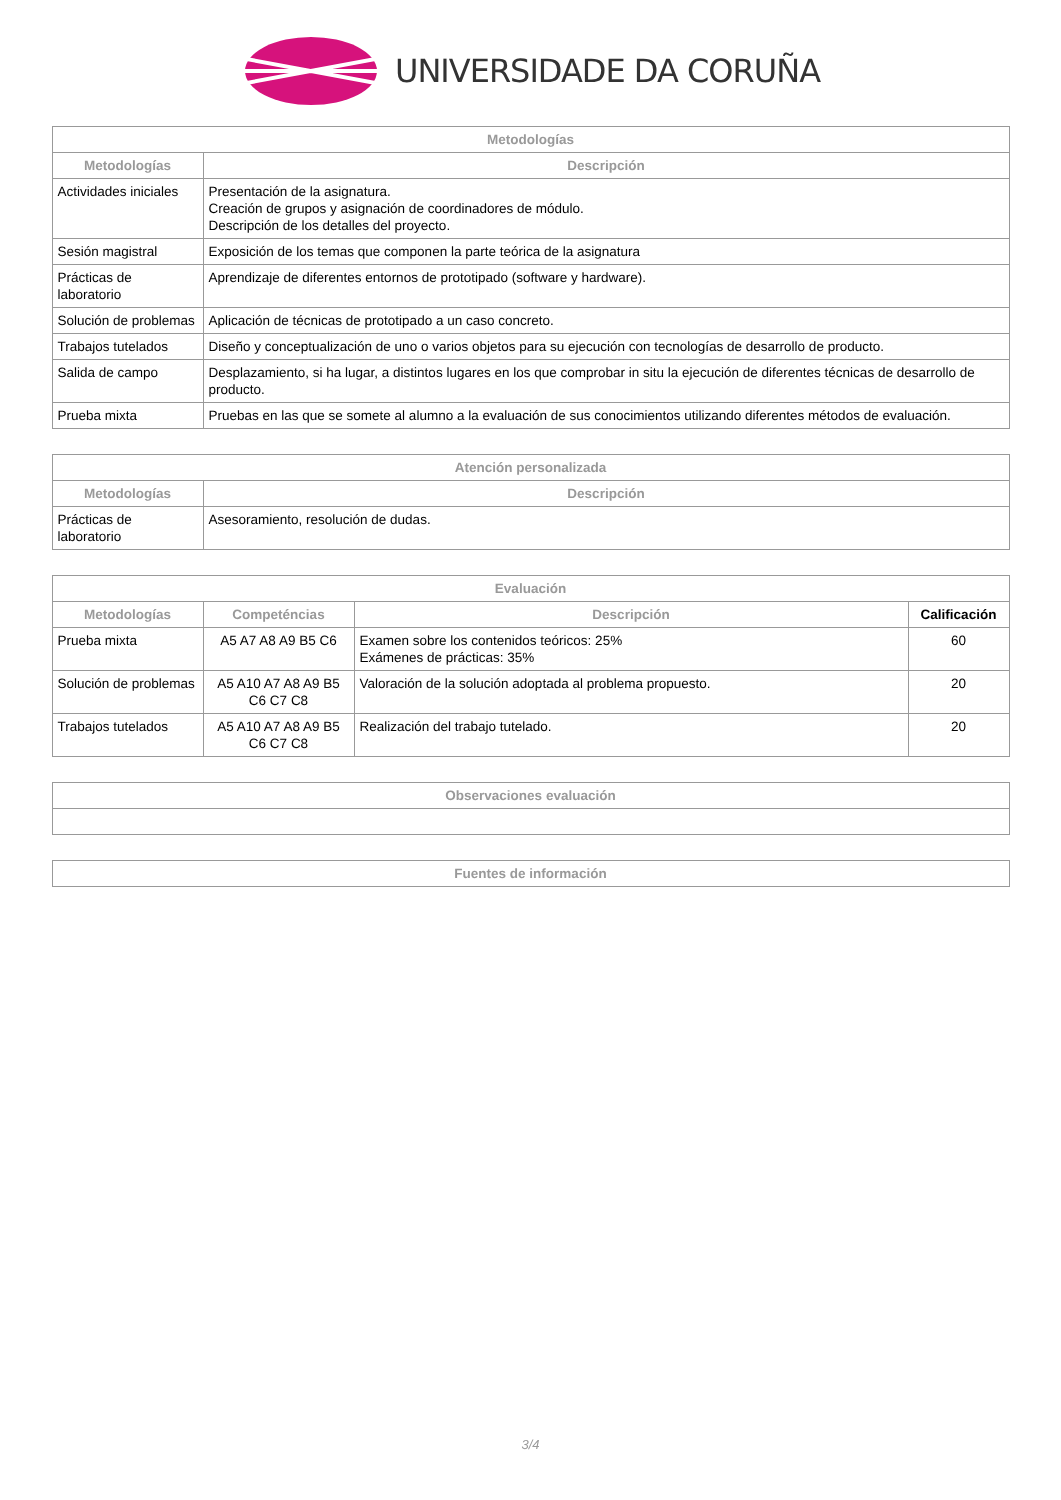UNIVERSIDADE DA CORUÑA
| Metodologías | |
| --- | --- |
| Metodologías | Descripción |
| Actividades iniciales | Presentación de la asignatura. Creación de grupos y asignación de coordinadores de módulo. Descripción de los detalles del proyecto. |
| Sesión magistral | Exposición de los temas que componen la parte teórica de la asignatura |
| Prácticas de laboratorio | Aprendizaje de diferentes entornos de prototipado (software y hardware). |
| Solución de problemas | Aplicación de técnicas de prototipado a un caso concreto. |
| Trabajos tutelados | Diseño y conceptualización de uno o varios objetos para su ejecución con tecnologías de desarrollo de producto. |
| Salida de campo | Desplazamiento, si ha lugar, a distintos lugares en los que comprobar in situ la ejecución de diferentes técnicas de desarrollo de producto. |
| Prueba mixta | Pruebas en las que se somete al alumno a la evaluación de sus conocimientos utilizando diferentes métodos de evaluación. |
| Atención personalizada | |
| --- | --- |
| Metodologías | Descripción |
| Prácticas de laboratorio | Asesoramiento, resolución de dudas. |
| Evaluación | | | |
| --- | --- | --- | --- |
| Metodologías | Competéncias | Descripción | Calificación |
| Prueba mixta | A5 A7 A8 A9 B5 C6 | Examen sobre los contenidos teóricos: 25% Exámenes de prácticas: 35% | 60 |
| Solución de problemas | A5 A10 A7 A8 A9 B5 C6 C7 C8 | Valoración de la solución adoptada al problema propuesto. | 20 |
| Trabajos tutelados | A5 A10 A7 A8 A9 B5 C6 C7 C8 | Realización del trabajo tutelado. | 20 |
| Observaciones evaluación |
| --- |
| Fuentes de información |
| --- |
3/4